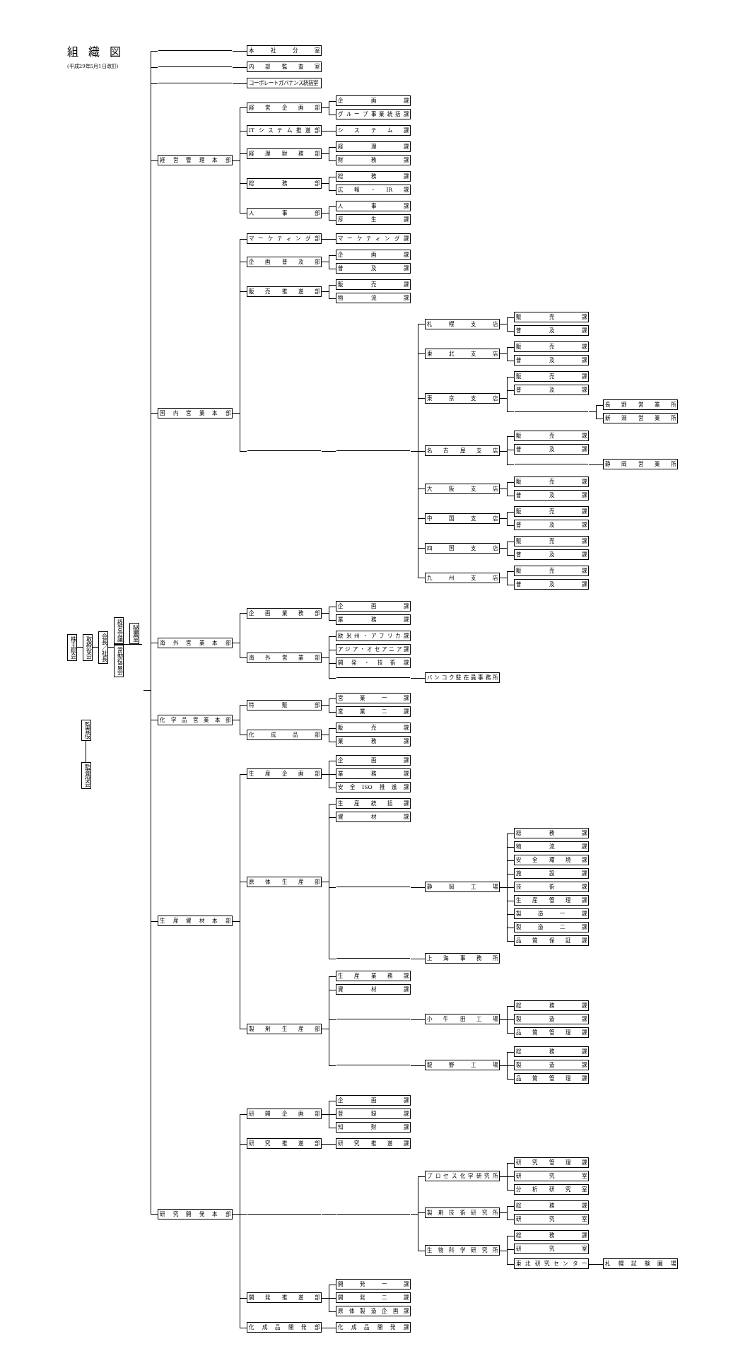組織図
(平成29年5月1日改訂)
株主総会
取締役会
会長／社長
経営会議
秘書室
常勤役員会
監査役
監査役会
本社分室
内部監査室
コーポレートガバナンス統括室
経営管理本部
経営企画部
企画課
グループ事業統括課
ITシステム推進部 システム課
経理財務部
経理課
財務課
総務部
総務課
広報・IR課
人事部
人事課
厚生課
国内営業本部
マーケティング部 マーケティング課
企画普及部
企画課
普及課
販売推進部
販売課
物流課
札幌支店
販売課
普及課
東北支店
販売課
普及課
東京支店
販売課
普及課
長野営業所
新潟営業所
名古屋支店
販売課
普及課
静岡営業所
大阪支店
販売課
普及課
中国支店
販売課
普及課
四国支店
販売課
普及課
九州支店
販売課
普及課
海外営業本部
企画業務部
企画課
業務課
海外営業部
欧米州・アフリカ課
アジア・オセアニア課
開発・技術課
バンコク駐在員事務所
化学品営業本部
特販部
営業一課
営業二課
化成品部
販売課
業務課
生産資材本部
生産企画部
企画課
業務課
安全ISO推進課
原体生産部
生産統括課
資材課
静岡工場
総務課
物流課
安全環境課
施設課
技術課
生産管理課
製造一課
製造二課
品質保証課
上海事務所
製剤生産部
生産業務課
資材課
小牛田工場
総務課
製造課
品質管理課
龍野工場
総務課
製造課
品質管理課
研究開発本部
研開企画部
企画課
登録課
知財課
研究推進部 研究推進課
プロセス化学研究所
研究管理課
研究室
分析研究室
製剤技術研究所
総務課
研究室
生物科学研究所
総務課
研究室
東北研究センター 札幌試験圃場
開発推進部
開発一課
開発二課
原体製造企画課
化成品開発部 化成品開発課